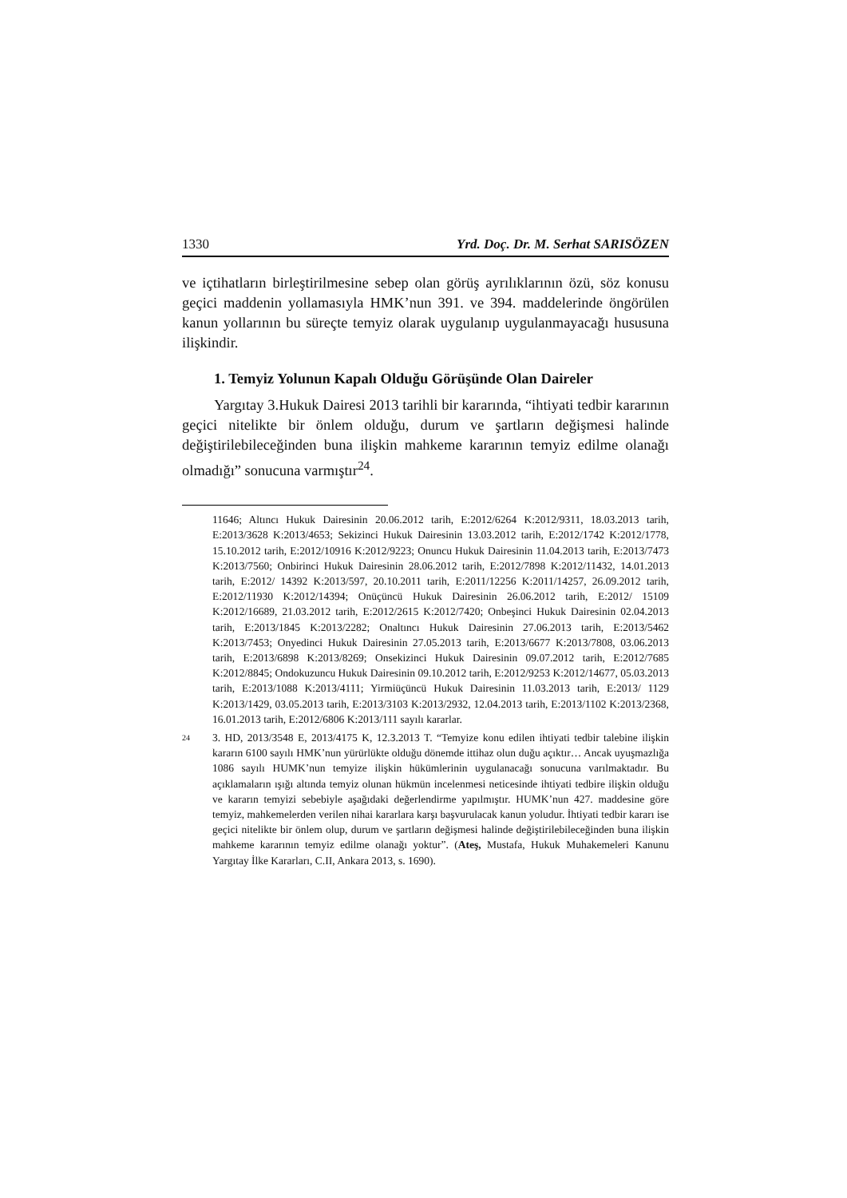1330 Yrd. Doç. Dr. M. Serhat SARISÖZEN
ve içtihatların birleştirilmesine sebep olan görüş ayrılıklarının özü, söz konusu geçici maddenin yollamasıyla HMK’nun 391. ve 394. maddelerinde öngörülen kanun yollarının bu süreçte temyiz olarak uygulanıp uygulanma­yacağı hususuna ilişkindir.
1. Temyiz Yolunun Kapalı Olduğu Görüşünde Olan Daireler
Yargıtay 3.Hukuk Dairesi 2013 tarihli bir kararında, “ihtiyati tedbir kararının geçici nitelikte bir önlem olduğu, durum ve şartların değişmesi halinde değiştirilebileceğinden buna ilişkin mahkeme kararının temyiz edilme olanağı olmadığı” sonucuna varmıştır<sup>24</sup>.
11646; Altıncı Hukuk Dairesinin 20.06.2012 tarih, E:2012/6264 K:2012/9311, 18.03.2013 tarih, E:2013/3628 K:2013/4653; Sekizinci Hukuk Dairesinin 13.03.2012 tarih, E:2012/1742 K:2012/1778, 15.10.2012 tarih, E:2012/10916 K:2012/9223; Onuncu Hukuk Dairesinin 11.04.2013 tarih, E:2013/7473 K:2013/7560; Onbirinci Hukuk Dairesinin 28.06.2012 tarih, E:2012/7898 K:2012/11432, 14.01.2013 tarih, E:2012/ 14392 K:2013/597, 20.10.2011 tarih, E:2011/12256 K:2011/14257, 26.09.2012 tarih, E:2012/11930 K:2012/14394; Onüçüncü Hukuk Dairesinin 26.06.2012 tarih, E:2012/ 15109 K:2012/16689, 21.03.2012 tarih, E:2012/2615 K:2012/7420; Onbeşinci Hukuk Dairesinin 02.04.2013 tarih, E:2013/1845 K:2013/2282; Onaltıncı Hukuk Dairesinin 27.06.2013 tarih, E:2013/5462 K:2013/7453; Onyedinci Hukuk Dairesinin 27.05.2013 tarih, E:2013/6677 K:2013/7808, 03.06.2013 tarih, E:2013/6898 K:2013/8269; Onseki­zinci Hukuk Dairesinin 09.07.2012 tarih, E:2012/7685 K:2012/8845; Ondokuzuncu Hukuk Dairesinin 09.10.2012 tarih, E:2012/9253 K:2012/14677, 05.03.2013 tarih, E:2013/1088 K:2013/4111; Yirmiüçüncü Hukuk Dairesinin 11.03.2013 tarih, E:2013/ 1129 K:2013/1429, 03.05.2013 tarih, E:2013/3103 K:2013/2932, 12.04.2013 tarih, E:2013/1102 K:2013/2368, 16.01.2013 tarih, E:2012/6806 K:2013/111 sayılı kararlar.
24
3. HD, 2013/3548 E, 2013/4175 K, 12.3.2013 T. “Temyize konu edilen ihtiyati tedbir talebine ilişkin kararın 6100 sayılı HMK’nun yürürlükte olduğu dönemde ittihaz olun duğu açıktır… Ancak uyuşmazlığa 1086 sayılı HUMK’nun temyize ilişkin hükümlerinin uygulanacağı sonucuna varılmaktadır. Bu açıklamaların ışığı altında temyiz olunan hükmün incelenmesi neticesinde ihtiyati tedbire ilişkin olduğu ve kararın temyizi sebe­biyle aşağıdaki değerlendirme yapılmıştır. HUMK’nun 427. maddesine göre temyiz, mahkemelerden verilen nihai kararlara karşı başvurulacak kanun yoludur. İhtiyati tedbir kararı ise geçici nitelikte bir önlem olup, durum ve şartların değişmesi halinde değiş­tirilebileceğinden buna ilişkin mahkeme kararının temyiz edilme olanağı yoktur”. (Ateş, Mustafa, Hukuk Muhakemeleri Kanunu Yargıtay İlke Kararları, C.II, Ankara 2013, s. 1690).